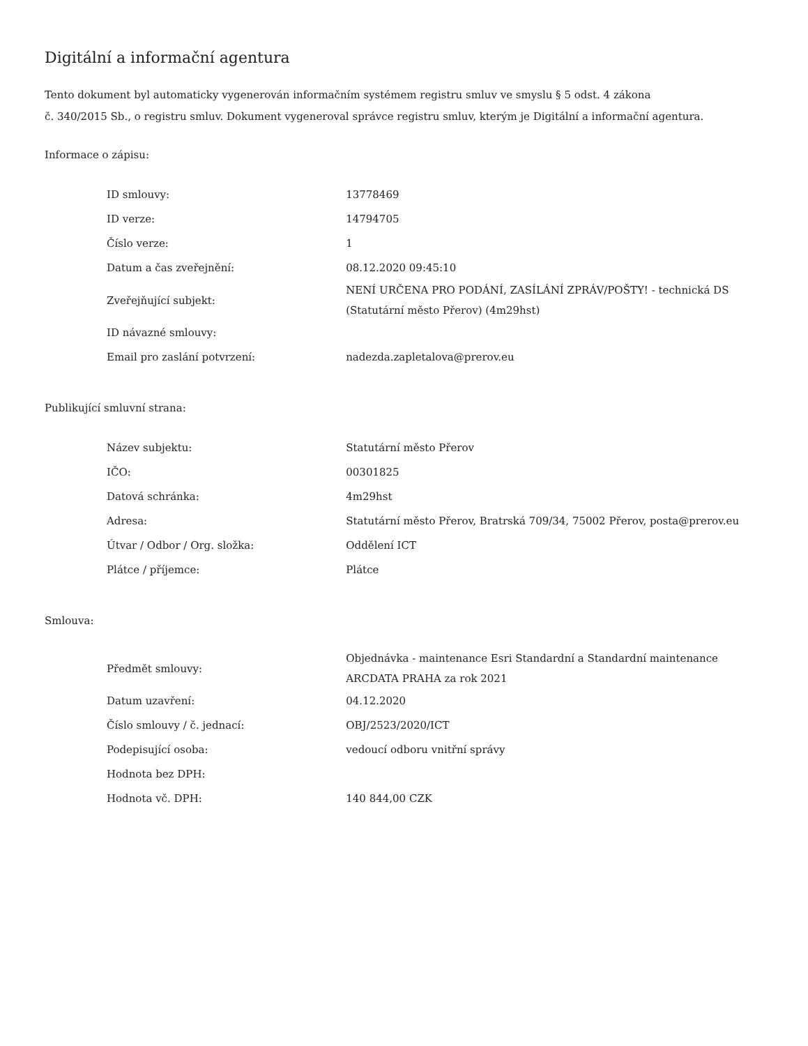Digitální a informační agentura
Tento dokument byl automaticky vygenerován informačním systémem registru smluv ve smyslu § 5 odst. 4 zákona
č. 340/2015 Sb., o registru smluv. Dokument vygeneroval správce registru smluv, kterým je Digitální a informační agentura.
Informace o zápisu:
| ID smlouvy: | 13778469 |
| ID verze: | 14794705 |
| Číslo verze: | 1 |
| Datum a čas zveřejnění: | 08.12.2020 09:45:10 |
| Zveřejňující subjekt: | NENÍ URČENA PRO PODÁNÍ, ZASÍLÁNÍ ZPRÁV/POŠTY! - technická DS (Statutární město Přerov) (4m29hst) |
| ID návazné smlouvy: | |
| Email pro zaslání potvrzení: | nadezda.zapletalova@prerov.eu |
Publikující smluvní strana:
| Název subjektu: | Statutární město Přerov |
| IČO: | 00301825 |
| Datová schránka: | 4m29hst |
| Adresa: | Statutární město Přerov, Bratrská 709/34, 75002 Přerov, posta@prerov.eu |
| Útvar / Odbor / Org. složka: | Oddělení ICT |
| Plátce / příjemce: | Plátce |
Smlouva:
| Předmět smlouvy: | Objednávka - maintenance Esri Standardní a Standardní maintenance ARCDATA PRAHA za rok 2021 |
| Datum uzavření: | 04.12.2020 |
| Číslo smlouvy / č. jednací: | OBJ/2523/2020/ICT |
| Podepisující osoba: | vedoucí odboru vnitřní správy |
| Hodnota bez DPH: | |
| Hodnota vč. DPH: | 140 844,00 CZK |